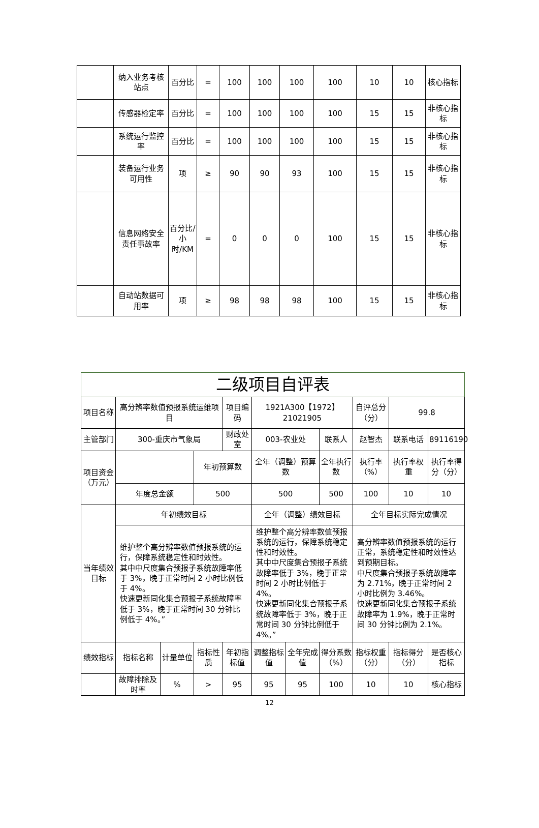| | 纳入业务考核站点 | 百分比 | = | 100 | 100 | 100 | 100 | 10 | 10 | 核心指标 |
| | 传感器检定率 | 百分比 | = | 100 | 100 | 100 | 100 | 15 | 15 | 非核心指标 |
| | 系统运行监控率 | 百分比 | = | 100 | 100 | 100 | 100 | 15 | 15 | 非核心指标 |
| | 装备运行业务可用性 | 项 | ≥ | 90 | 90 | 93 | 100 | 15 | 15 | 非核心指标 |
| | 信息网络安全责任事故率 | 百分比/小时/KM | = | 0 | 0 | 0 | 100 | 15 | 15 | 非核心指标 |
| | 自动站数据可用率 | 项 | ≥ | 98 | 98 | 98 | 100 | 15 | 15 | 非核心指标 |
| 二级项目自评表 | | | | | | | | | | |
| 项目名称 | 高分辨率数值预报系统运维项目 | | | 项目编码 | 1921A300【1972】21021905 | | | 自评总分（分） | 99.8 | |
| 主管部门 | 300-重庆市气象局 | | | 财政处室 | 003-农业处 | | 联系人 | 赵智杰 | 联系电话 | 89116190 |
| 项目资金（万元） | | | 年初预算数 | | 全年（调整）预算数 | | 全年执行数 | 执行率（%） | 执行率权重 | 执行率得分（分） |
| | 年度总金额 | | 500 | | 500 | | 500 | 100 | 10 | 10 |
| 当年绩效目标 | 年初绩效目标 | | | | 全年（调整）绩效目标 | | | 全年目标实际完成情况 | | |
| | 维护整个高分辨率数值预报系统的运行，保障系统稳定性和时效性。 其中中尺度集合预报子系统故障率低于 3%，晚于正常时间 2 小时比例低于 4%。 快速更新同化集合预报子系统故障率低于 3%，晚于正常时间 30 分钟比例低于 4%。” | | | | 维护整个高分辨率数值预报系统的运行，保障系统稳定性和时效性。 其中中尺度集合预报子系统故障率低于 3%，晚于正常时间 2 小时比例低于 4%。 快速更新同化集合预报子系统故障率低于 3%，晚于正常时间 30 分钟比例低于 4%。” | | | 高分辨率数值预报系统的运行正常，系统稳定性和时效性达到预期目标。 中尺度集合预报子系统故障率为 2.71%，晚于正常时间 2 小时比例为 3.46%。 快速更新同化集合预报子系统故障率为 1.9%，晚于正常时间 30 分钟比例为 2.1%。 | | |
| 绩效指标 | 指标名称 | 计量单位 | 指标性质 | 年初指标值 | 调整指标值 | 全年完成值 | 得分系数（%） | 指标权重（分） | 指标得分（分） | 是否核心指标 |
| | 故障排除及时率 | % | > | 95 | 95 | 95 | 100 | 10 | 10 | 核心指标 |
12